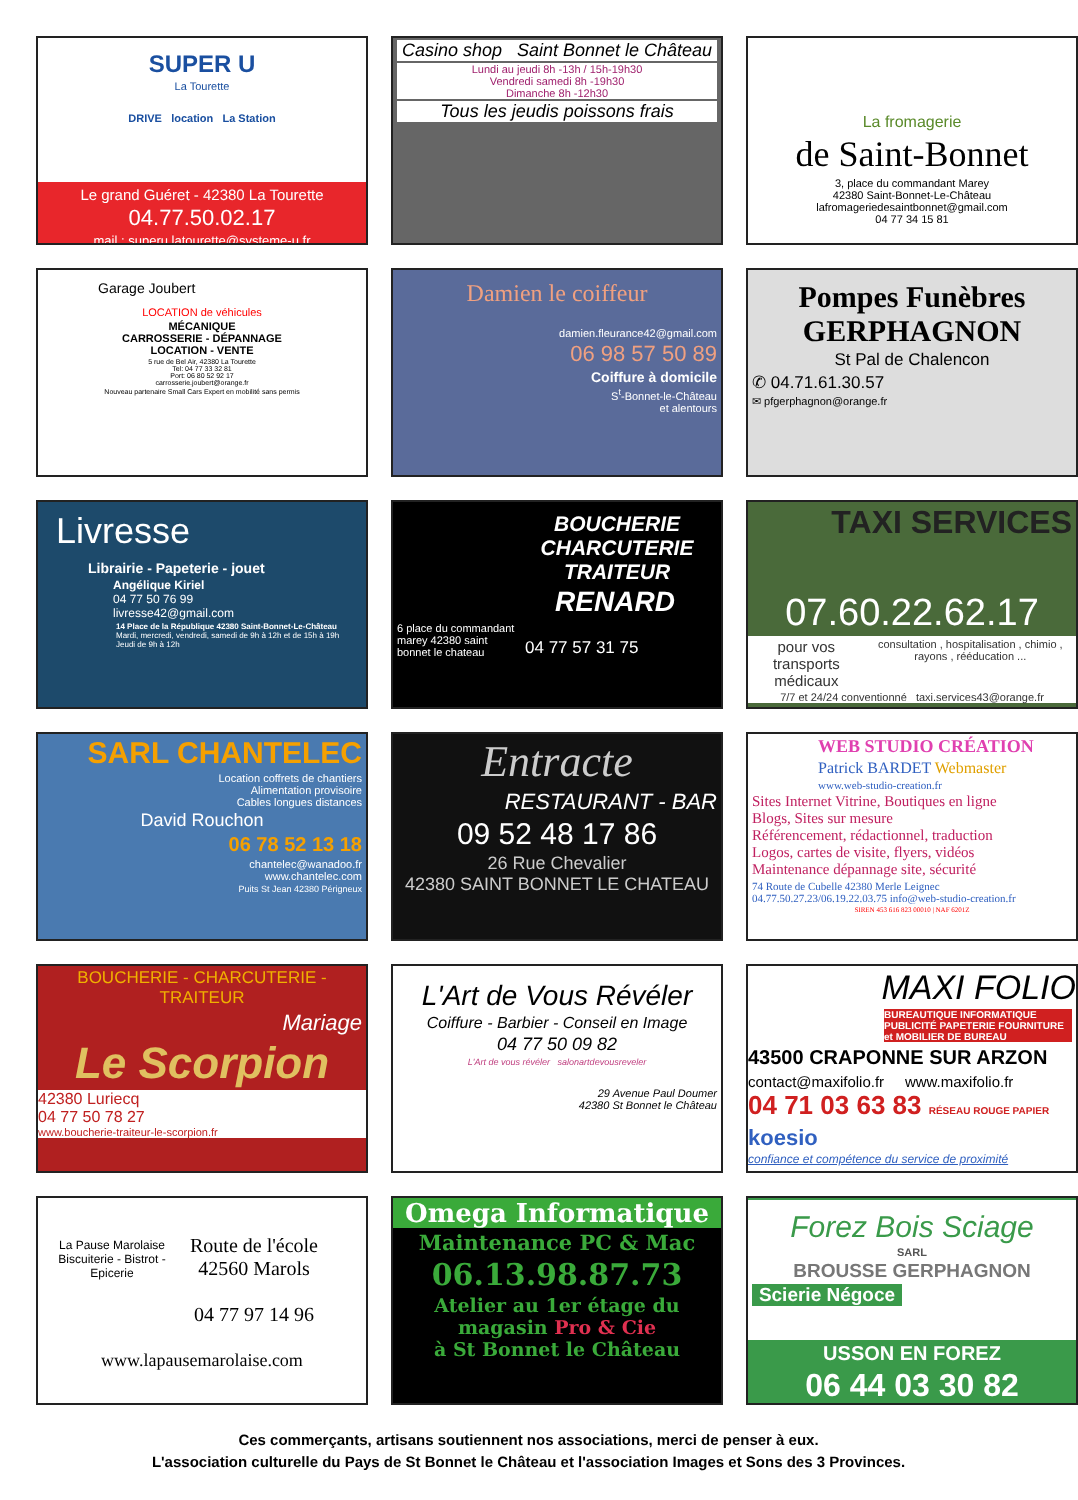SUPER U
La Tourette
DRIVE location La Station
Le grand Guéret - 42380 La Tourette
04.77.50.02.17
mail : superu.latourette@systeme-u.fr
Casino shop Saint Bonnet le Château
Lundi au jeudi 8h -13h / 15h-19h30
Vendredi samedi 8h -19h30
Dimanche 8h -12h30
Tous les jeudis poissons frais
La fromagerie
de Saint-Bonnet
3, place du commandant Marey
42380 Saint-Bonnet-Le-Château
lafromageriedesaintbonnet@gmail.com
04 77 34 15 81
Garage Joubert
LOCATION de véhicules
MÉCANIQUE
CARROSSERIE - DÉPANNAGE
LOCATION - VENTE
5 rue de Bel Air, 42380 La Tourette
Tel: 04 77 33 32 81
Port: 06 80 52 92 17
carrosserie.joubert@orange.fr
Nouveau partenaire Small Cars Expert en mobilité sans permis
Damien le coiffeur
damien.fleurance42@gmail.com
06 98 57 50 89
Coiffure à domicile
S<sup>t</sup>-Bonnet-le-Château
et alentours
Pompes Funèbres
GERPHAGNON
St Pal de Chalencon
✆ 04.71.61.30.57
✉ pfgerphagnon@orange.fr
Livresse
Librairie - Papeterie - jouet
Angélique Kiriel
04 77 50 76 99
livresse42@gmail.com
14 Place de la République 42380 Saint-Bonnet-Le-Château
Mardi, mercredi, vendredi, samedi de 9h à 12h et de 15h à 19h
Jeudi de 9h à 12h
BOUCHERIE
CHARCUTERIE
TRAITEUR
RENARD
6 place du commandant marey 42380 saint bonnet le chateau
04 77 57 31 75
TAXI SERVICES
07.60.22.62.17
pour vos transports médicaux
consultation , hospitalisation , chimio , rayons , rééducation ...
7/7 et 24/24 conventionné taxi.services43@orange.fr
SARL CHANTELEC
Location coffrets de chantiers
Alimentation provisoire
Cables longues distances
David Rouchon
06 78 52 13 18
chantelec@wanadoo.fr
www.chantelec.com
Puits St Jean 42380 Périgneux
Entracte
RESTAURANT - BAR
09 52 48 17 86
26 Rue Chevalier
42380 SAINT BONNET LE CHATEAU
WEB STUDIO CRÉATION
Patrick BARDET Webmaster
www.web-studio-creation.fr
Sites Internet Vitrine, Boutiques en ligne
Blogs, Sites sur mesure
Référencement, rédactionnel, traduction
Logos, cartes de visite, flyers, vidéos
Maintenance dépannage site, sécurité
74 Route de Cubelle 42380 Merle Leignec
04.77.50.27.23/06.19.22.03.75 info@web-studio-creation.fr
SIREN 453 616 823 00010 | NAF 6201Z
BOUCHERIE - CHARCUTERIE - TRAITEUR
Mariage
Le Scorpion
42380 Luriecq
04 77 50 78 27
www.boucherie-traiteur-le-scorpion.fr
L'Art de Vous Révéler
Coiffure - Barbier - Conseil en Image
04 77 50 09 82
L'Art de vous révéler salonartdevousreveler
29 Avenue Paul Doumer
42380 St Bonnet le Château
MAXI FOLIO
BUREAUTIQUE INFORMATIQUE PUBLICITÉ PAPETERIE FOURNITURE et MOBILIER DE BUREAU
43500 CRAPONNE SUR ARZON
contact@maxifolio.fr www.maxifolio.fr
04 71 03 63 83 RÉSEAU ROUGE PAPIER koesio
confiance et compétence du service de proximité
La Pause Marolaise
Biscuiterie - Bistrot - Epicerie
Route de l'école
42560 Marols
04 77 97 14 96
www.lapausemarolaise.com
Omega Informatique
Maintenance PC & Mac
06.13.98.87.73
Atelier au 1er étage du magasin Pro & Cie
à St Bonnet le Château
Forez Bois Sciage
SARL
BROUSSE GERPHAGNON
Scierie Négoce
USSON EN FOREZ
06 44 03 30 82
Ces commerçants, artisans soutiennent nos associations, merci de penser à eux.
L'association culturelle du Pays de St Bonnet le Château et l'association Images et Sons des 3 Provinces.